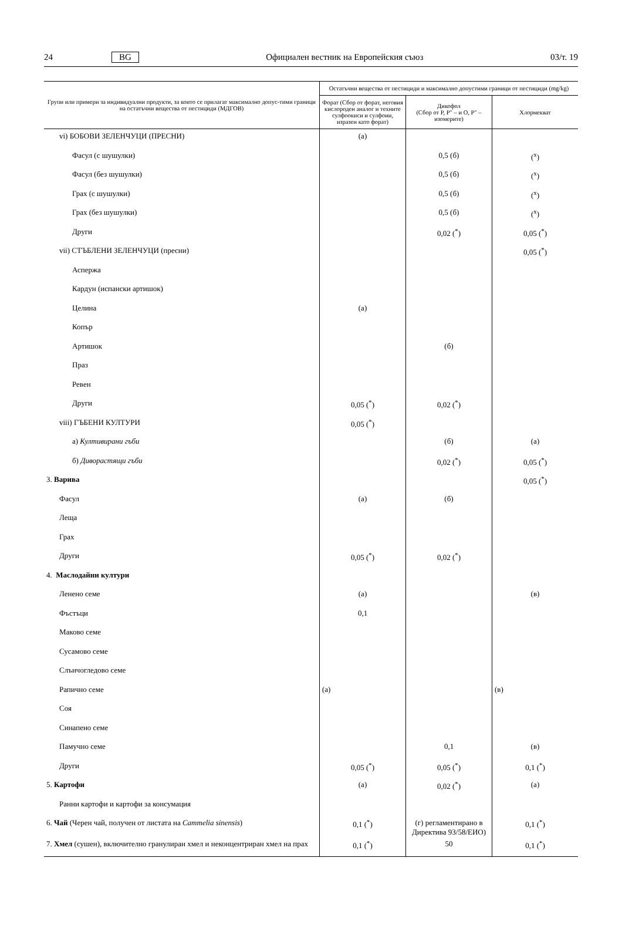24 BG Официален вестник на Европейския съюз 03/т. 19
| Групи или примери за индивидуални продукти, за които се прилагат максимално допус-тими граници на остатъчни вещества от пестициди (МДГОВ) | Остатъчни вещества от пестициди и максимално допустими граници от пестициди (mg/kg) | | |
| --- | --- | --- | --- |
| | Форат (Сбор от форат, неговия кислороден аналог и техните сулфоокиси и сулфоии, изразен като форат) | Дикофол (Сбор от P, P″ – и O, P″ – изомерите) | Хлормекват |
| vi) БОБОВИ ЗЕЛЕНЧУЦИ (ПРЕСНИ) | (а) | | |
| Фасул (с шушулки) | | 0,5 (б) | (<sup>x</sup>) |
| Фасул (без шушулки) | | 0,5 (б) | (<sup>x</sup>) |
| Грах (с шушулки) | | 0,5 (б) | (<sup>x</sup>) |
| Грах (без шушулки) | | 0,5 (б) | (<sup>x</sup>) |
| Други | | 0,02 (<sup>*</sup>) | 0,05 (<sup>*</sup>) |
| vii) СТЪБЛЕНИ ЗЕЛЕНЧУЦИ (пресни) | | | 0,05 (<sup>*</sup>) |
| Аспержа | | | |
| Кардун (испански артишок) | | | |
| Целина | (а) | | |
| Копър | | | |
| Артишок | | (б) | |
| Праз | | | |
| Ревен | | | |
| Други | 0,05 (<sup>*</sup>) | 0,02 (<sup>*</sup>) | |
| viii) ГЪБЕНИ КУЛТУРИ | 0,05 (<sup>*</sup>) | | |
| а) Култивирани гъби | | (б) | (а) |
| б) Диворастящи гъби | | 0,02 (<sup>*</sup>) | 0,05 (<sup>*</sup>) |
| 3. Варива | | | 0,05 (<sup>*</sup>) |
| Фасул | (а) | (б) | |
| Леща | | | |
| Грах | | | |
| Други | 0,05 (<sup>*</sup>) | 0,02 (<sup>*</sup>) | |
| 4. Маслодайни култури | | | |
| Ленено семе | (а) | | (в) |
| Фъстъци | 0,1 | | |
| Маково семе | | | |
| Сусамово семе | | | |
| Слънчогледово семе | | | |
| Рапично семе | (а) | | (в) |
| Соя | | | |
| Синапено семе | | | |
| Памучно семе | | 0,1 | (в) |
| Други | 0,05 (<sup>*</sup>) | 0,05 (<sup>*</sup>) | 0,1 (<sup>*</sup>) |
| 5. Картофи | (а) | 0,02 (<sup>*</sup>) | (а) |
| Ранни картофи и картофи за консумация | | | |
| 6. Чай (Черен чай, получен от листата на Cammelia sinensis ) | 0,1 (<sup>*</sup>) | (г) регламентирано в Директива 93/58/ЕИО) | 0,1 (<sup>*</sup>) |
| 7. Хмел (сушен), включително гранулиран хмел и неконцентриран хмел на прах | 0,1 (<sup>*</sup>) | 50 | 0,1 (<sup>*</sup>) |